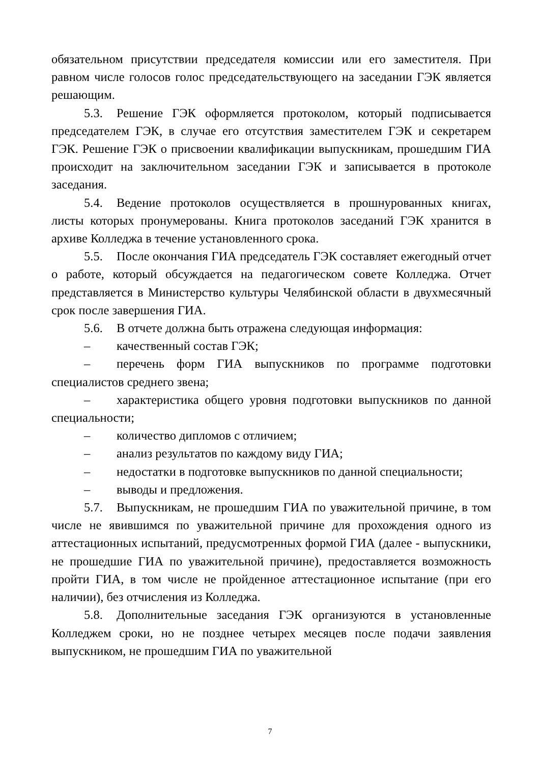обязательном присутствии председателя комиссии или его заместителя. При равном числе голосов голос председательствующего на заседании ГЭК является решающим.
5.3. Решение ГЭК оформляется протоколом, который подписывается председателем ГЭК, в случае его отсутствия заместителем ГЭК и секретарем ГЭК. Решение ГЭК о присвоении квалификации выпускникам, прошедшим ГИА происходит на заключительном заседании ГЭК и записывается в протоколе заседания.
5.4. Ведение протоколов осуществляется в прошнурованных книгах, листы которых пронумерованы. Книга протоколов заседаний ГЭК хранится в архиве Колледжа в течение установленного срока.
5.5. После окончания ГИА председатель ГЭК составляет ежегодный отчет о работе, который обсуждается на педагогическом совете Колледжа. Отчет представляется в Министерство культуры Челябинской области в двухмесячный срок после завершения ГИА.
5.6. В отчете должна быть отражена следующая информация:
– качественный состав ГЭК;
– перечень форм ГИА выпускников по программе подготовки специалистов среднего звена;
– характеристика общего уровня подготовки выпускников по данной специальности;
– количество дипломов с отличием;
– анализ результатов по каждому виду ГИА;
– недостатки в подготовке выпускников по данной специальности;
– выводы и предложения.
5.7. Выпускникам, не прошедшим ГИА по уважительной причине, в том числе не явившимся по уважительной причине для прохождения одного из аттестационных испытаний, предусмотренных формой ГИА (далее - выпускники, не прошедшие ГИА по уважительной причине), предоставляется возможность пройти ГИА, в том числе не пройденное аттестационное испытание (при его наличии), без отчисления из Колледжа.
5.8. Дополнительные заседания ГЭК организуются в установленные Колледжем сроки, но не позднее четырех месяцев после подачи заявления выпускником, не прошедшим ГИА по уважительной
7